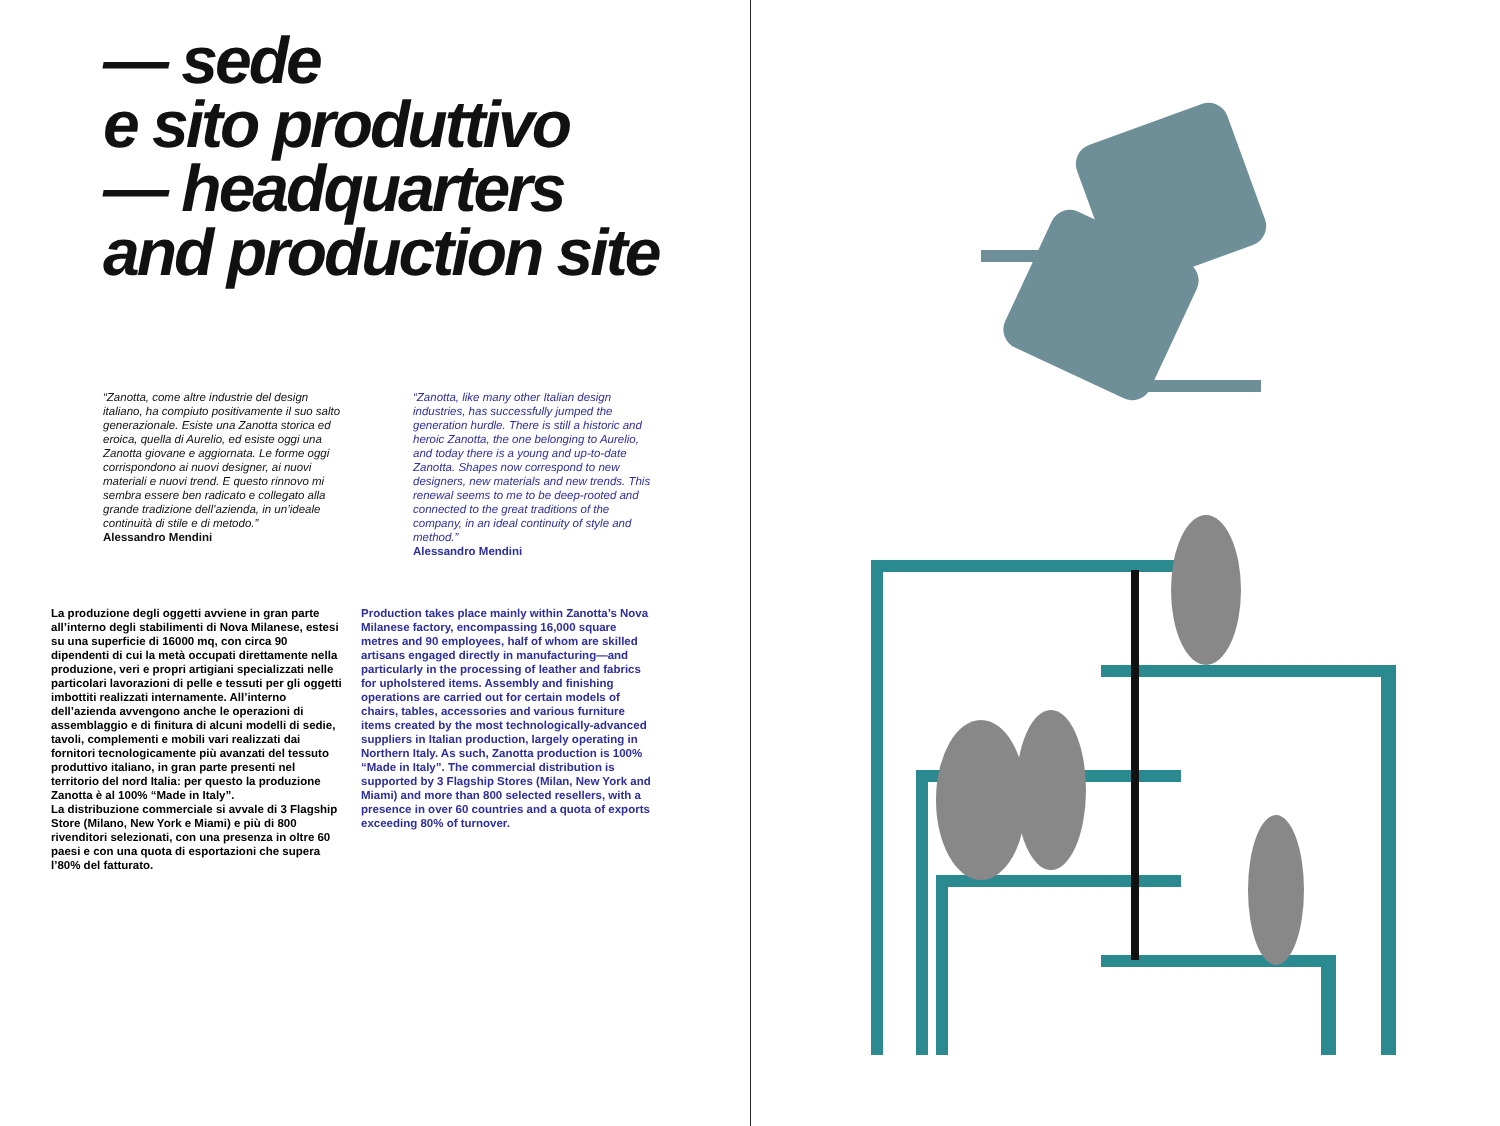— sede
e sito produttivo
— headquarters
and production site
“Zanotta, come altre industrie del design italiano, ha compiuto positivamente il suo salto generazionale. Esiste una Zanotta storica ed eroica, quella di Aurelio, ed esiste oggi una Zanotta giovane e aggiornata. Le forme oggi corrispondono ai nuovi designer, ai nuovi materiali e nuovi trend. E questo rinnovo mi sembra essere ben radicato e collegato alla grande tradizione dell’azienda, in un’ideale continuità di stile e di metodo.”
Alessandro Mendini
“Zanotta, like many other Italian design industries, has successfully jumped the generation hurdle. There is still a historic and heroic Zanotta, the one belonging to Aurelio, and today there is a young and up-to-date Zanotta. Shapes now correspond to new designers, new materials and new trends. This renewal seems to me to be deep-rooted and connected to the great traditions of the company, in an ideal continuity of style and method.”
Alessandro Mendini
La produzione degli oggetti avviene in gran parte all’interno degli stabilimenti di Nova Milanese, estesi su una superficie di 16000 mq, con circa 90 dipendenti di cui la metà occupati direttamente nella produzione, veri e propri artigiani specializzati nelle particolari lavorazioni di pelle e tessuti per gli oggetti imbottiti realizzati internamente. All’interno dell’azienda avvengono anche le operazioni di assemblaggio e di finitura di alcuni modelli di sedie, tavoli, complementi e mobili vari realizzati dai fornitori tecnologicamente più avanzati del tessuto produttivo italiano, in gran parte presenti nel territorio del nord Italia: per questo la produzione Zanotta è al 100% “Made in Italy”.
La distribuzione commerciale si avvale di 3 Flagship Store (Milano, New York e Miami) e più di 800 rivenditori selezionati, con una presenza in oltre 60 paesi e con una quota di esportazioni che supera l’80% del fatturato.
Production takes place mainly within Zanotta’s Nova Milanese factory, encompassing 16,000 square metres and 90 employees, half of whom are skilled artisans engaged directly in manufacturing—and particularly in the processing of leather and fabrics for upholstered items. Assembly and finishing operations are carried out for certain models of chairs, tables, accessories and various furniture items created by the most technologically-advanced suppliers in Italian production, largely operating in Northern Italy. As such, Zanotta production is 100% “Made in Italy”. The commercial distribution is supported by 3 Flagship Stores (Milan, New York and Miami) and more than 800 selected resellers, with a presence in over 60 countries and a quota of exports exceeding 80% of turnover.